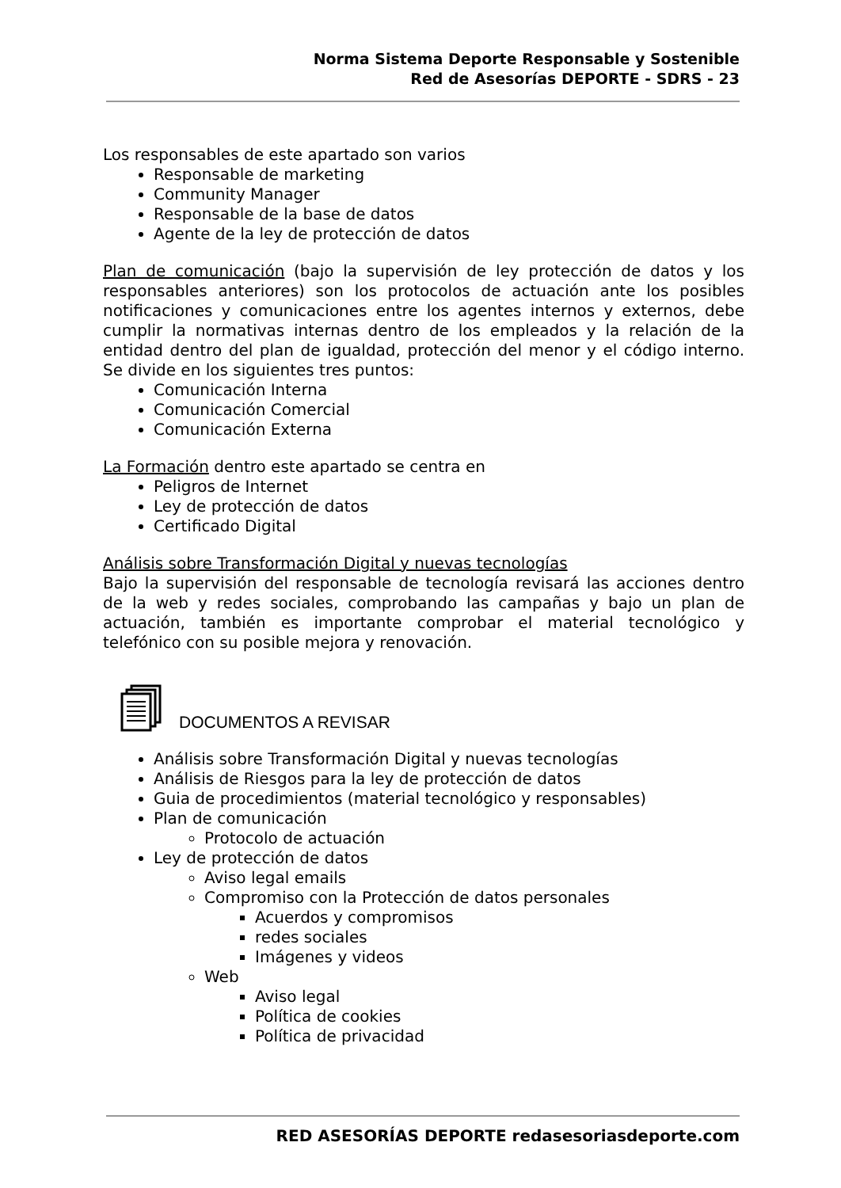Norma Sistema Deporte Responsable y Sostenible
Red de Asesorías DEPORTE - SDRS - 23
Los responsables de este apartado son varios
Responsable de marketing
Community Manager
Responsable de la base de datos
Agente de la ley de protección de datos
Plan de comunicación (bajo la supervisión de ley protección de datos y los responsables anteriores) son los protocolos de actuación ante los posibles notificaciones y comunicaciones entre los agentes internos y externos, debe cumplir la normativas internas dentro de los empleados y la relación de la entidad dentro del plan de igualdad, protección del menor y el código interno. Se divide en los siguientes tres puntos:
Comunicación Interna
Comunicación Comercial
Comunicación Externa
La Formación dentro este apartado se centra en
Peligros de Internet
Ley de protección de datos
Certificado Digital
Análisis sobre Transformación Digital y nuevas tecnologías
Bajo la supervisión del responsable de tecnología revisará las acciones dentro de la web y redes sociales, comprobando las campañas y bajo un plan de actuación, también es importante comprobar el material tecnológico y telefónico con su posible mejora y renovación.
DOCUMENTOS A REVISAR
Análisis sobre Transformación Digital y nuevas tecnologías
Análisis de Riesgos para la ley de protección de datos
Guia de procedimientos (material tecnológico y responsables)
Plan de comunicación
Protocolo de actuación
Ley de protección de datos
Aviso legal emails
Compromiso con la Protección de datos personales
Acuerdos y compromisos
redes sociales
Imágenes y videos
Web
Aviso legal
Política de cookies
Política de privacidad
RED ASESORÍAS DEPORTE redasesoriasdeporte.com